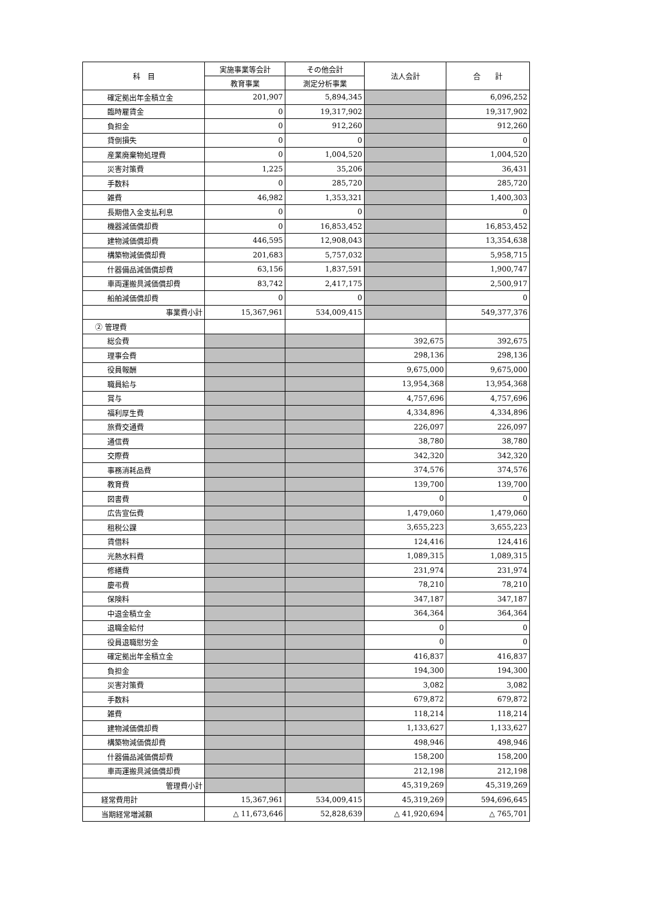| 科 目 | 実施事業等会計 | その他会計 | 法人会計 | 合 計 |
| --- | --- | --- | --- | --- |
| | 教育事業 | 測定分析事業 | | |
| 確定拠出年金積立金 | 201,907 | 5,894,345 | | 6,096,252 |
| 臨時雇賃金 | 0 | 19,317,902 | | 19,317,902 |
| 負担金 | 0 | 912,260 | | 912,260 |
| 貸倒損失 | 0 | 0 | | 0 |
| 産業廃棄物処理費 | 0 | 1,004,520 | | 1,004,520 |
| 災害対策費 | 1,225 | 35,206 | | 36,431 |
| 手数料 | 0 | 285,720 | | 285,720 |
| 雑費 | 46,982 | 1,353,321 | | 1,400,303 |
| 長期借入金支払利息 | 0 | 0 | | 0 |
| 機器減価償却費 | 0 | 16,853,452 | | 16,853,452 |
| 建物減価償却費 | 446,595 | 12,908,043 | | 13,354,638 |
| 構築物減価償却費 | 201,683 | 5,757,032 | | 5,958,715 |
| 什器備品減価償却費 | 63,156 | 1,837,591 | | 1,900,747 |
| 車両運搬具減価償却費 | 83,742 | 2,417,175 | | 2,500,917 |
| 船舶減価償却費 | 0 | 0 | | 0 |
| 事業費小計 | 15,367,961 | 534,009,415 | | 549,377,376 |
| ② 管理費 | | | | |
| 総会費 | | | 392,675 | 392,675 |
| 理事会費 | | | 298,136 | 298,136 |
| 役員報酬 | | | 9,675,000 | 9,675,000 |
| 職員給与 | | | 13,954,368 | 13,954,368 |
| 賞与 | | | 4,757,696 | 4,757,696 |
| 福利厚生費 | | | 4,334,896 | 4,334,896 |
| 旅費交通費 | | | 226,097 | 226,097 |
| 通信費 | | | 38,780 | 38,780 |
| 交際費 | | | 342,320 | 342,320 |
| 事務消耗品費 | | | 374,576 | 374,576 |
| 教育費 | | | 139,700 | 139,700 |
| 図書費 | | | 0 | 0 |
| 広告宣伝費 | | | 1,479,060 | 1,479,060 |
| 租税公課 | | | 3,655,223 | 3,655,223 |
| 賃借料 | | | 124,416 | 124,416 |
| 光熱水料費 | | | 1,089,315 | 1,089,315 |
| 修繕費 | | | 231,974 | 231,974 |
| 慶弔費 | | | 78,210 | 78,210 |
| 保険料 | | | 347,187 | 347,187 |
| 中退金積立金 | | | 364,364 | 364,364 |
| 退職金給付 | | | 0 | 0 |
| 役員退職慰労金 | | | 0 | 0 |
| 確定拠出年金積立金 | | | 416,837 | 416,837 |
| 負担金 | | | 194,300 | 194,300 |
| 災害対策費 | | | 3,082 | 3,082 |
| 手数料 | | | 679,872 | 679,872 |
| 雑費 | | | 118,214 | 118,214 |
| 建物減価償却費 | | | 1,133,627 | 1,133,627 |
| 構築物減価償却費 | | | 498,946 | 498,946 |
| 什器備品減価償却費 | | | 158,200 | 158,200 |
| 車両運搬具減価償却費 | | | 212,198 | 212,198 |
| 管理費小計 | | | 45,319,269 | 45,319,269 |
| 経常費用計 | 15,367,961 | 534,009,415 | 45,319,269 | 594,696,645 |
| 当期経常増減額 | △ 11,673,646 | 52,828,639 | △ 41,920,694 | △ 765,701 |